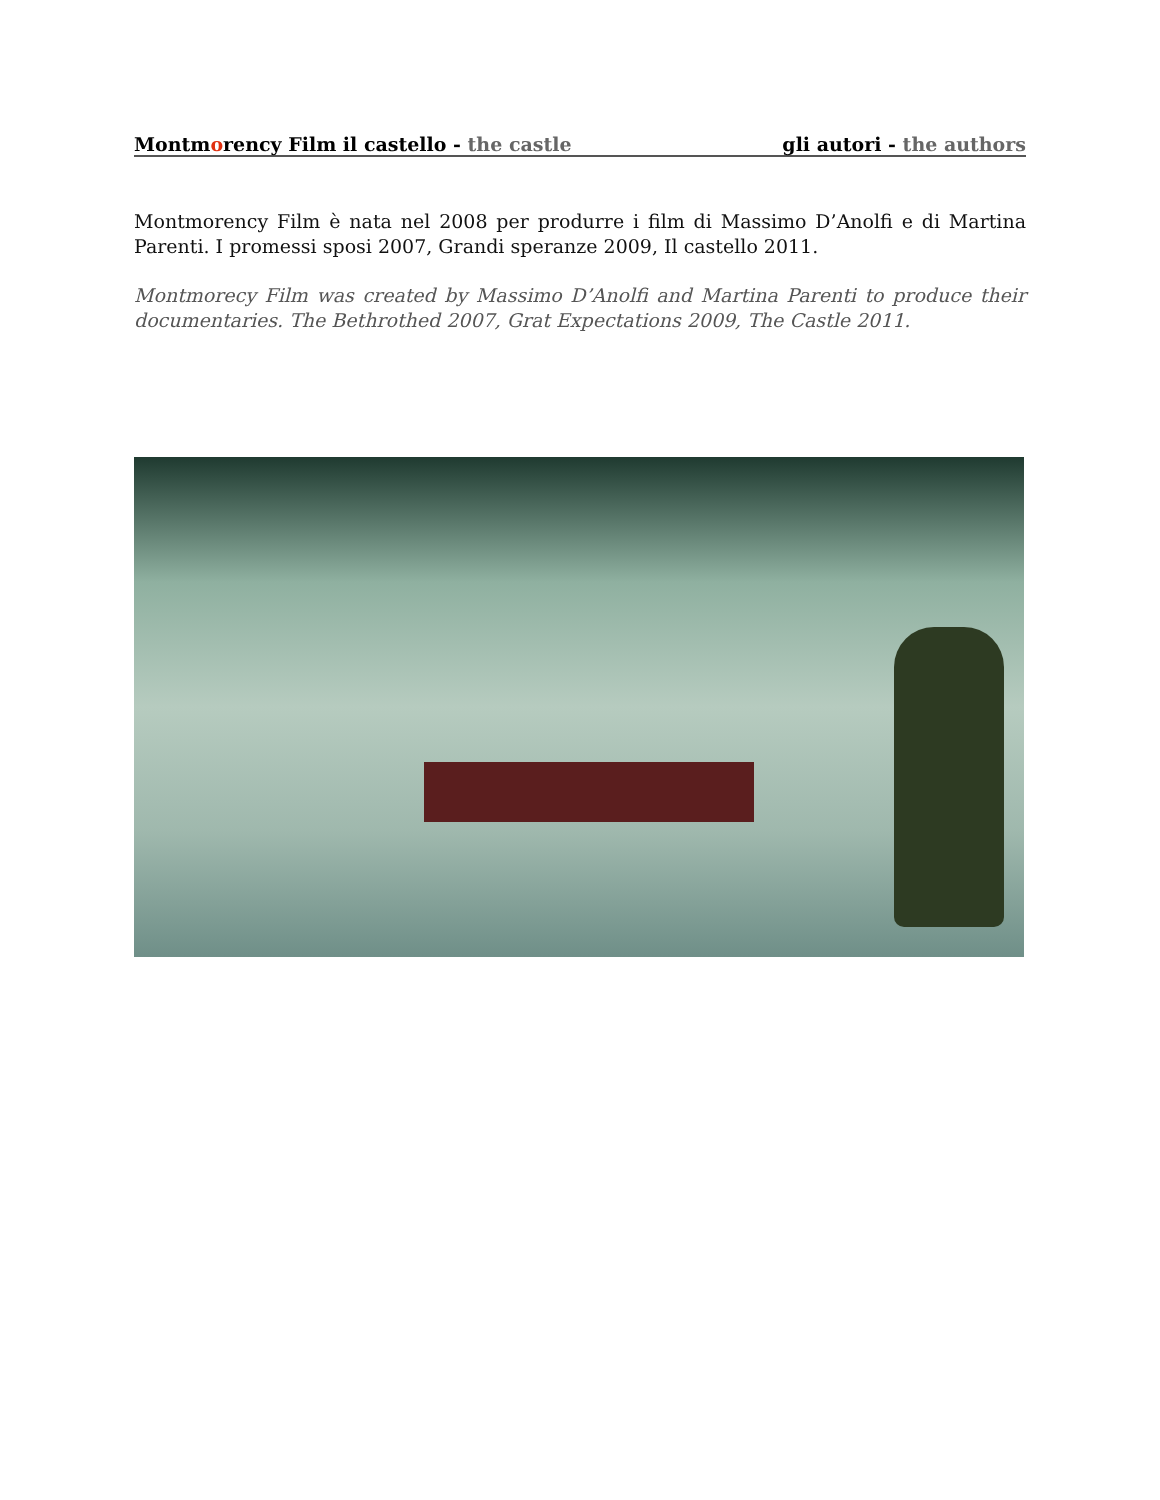Montmorency Film il castello - the castle gli autori - the authors
Montmorency Film è nata nel 2008 per produrre i film di Massimo D’Anolfi e di Martina Parenti. I promessi sposi 2007, Grandi speranze 2009, Il castello 2011.
Montmorecy Film was created by Massimo D’Anolfi and Martina Parenti to produce their documentaries. The Bethrothed 2007, Grat Expectations 2009, The Castle 2011.